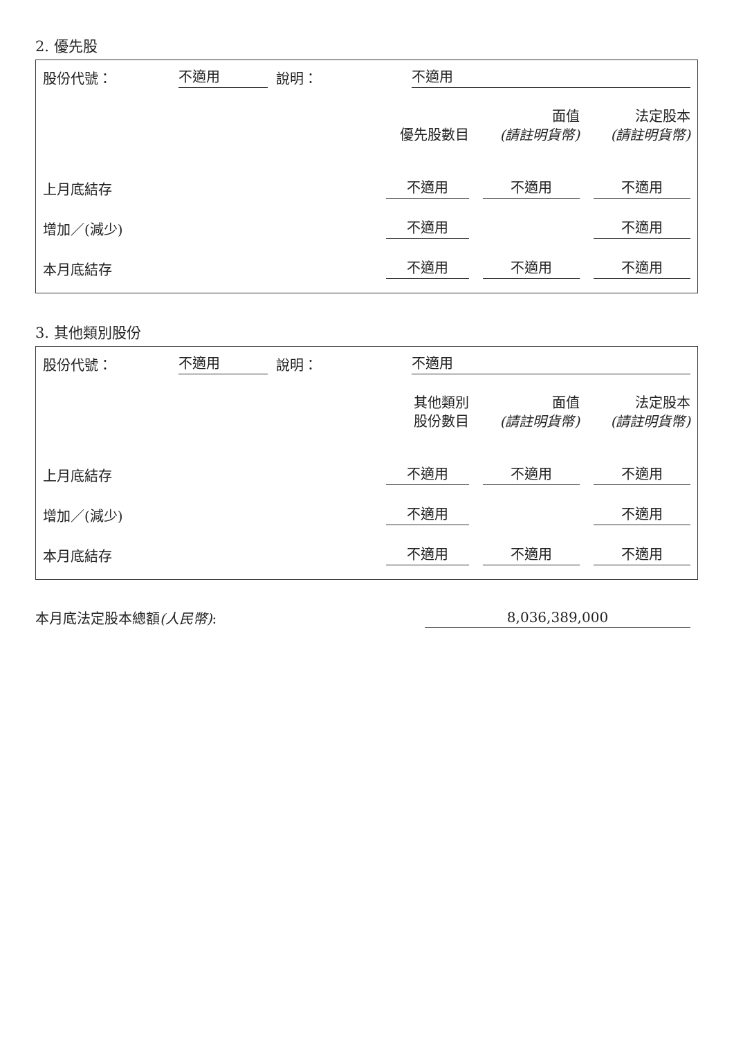2. 優先股
股份代號： 不適用 說明： 不適用
| | 優先股數目 | 面值 (請註明貨幣) | 法定股本 (請註明貨幣) |
| --- | --- | --- | --- |
| 上月底結存 | 不適用 | 不適用 | 不適用 |
| 增加／(減少) | 不適用 | | 不適用 |
| 本月底結存 | 不適用 | 不適用 | 不適用 |
3. 其他類別股份
股份代號： 不適用 說明： 不適用
| | 其他類別 股份數目 | 面值 (請註明貨幣) | 法定股本 (請註明貨幣) |
| --- | --- | --- | --- |
| 上月底結存 | 不適用 | 不適用 | 不適用 |
| 增加／(減少) | 不適用 | | 不適用 |
| 本月底結存 | 不適用 | 不適用 | 不適用 |
本月底法定股本總額(人民幣): 8,036,389,000